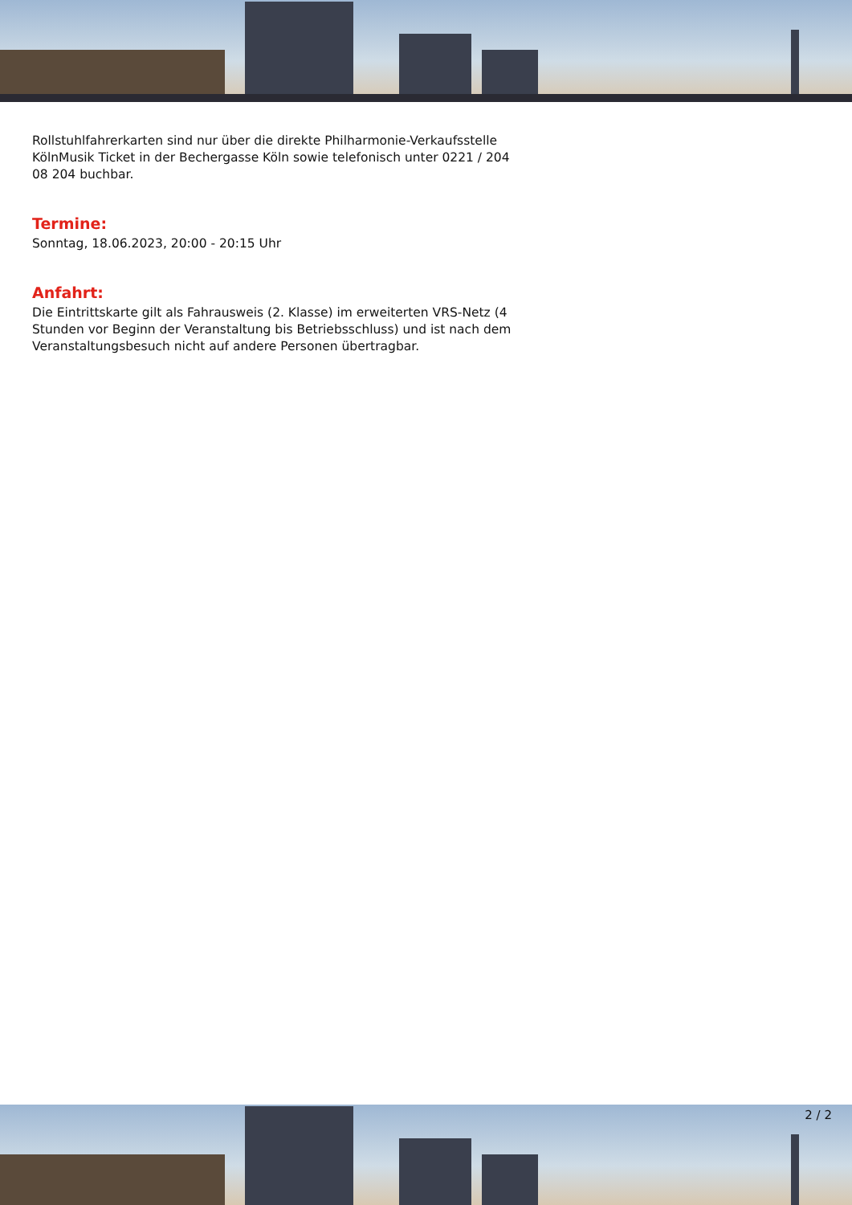Rollstuhlfahrerkarten sind nur über die direkte Philharmonie-Verkaufsstelle KölnMusik Ticket in der Bechergasse Köln sowie telefonisch unter 0221 / 204 08 204 buchbar.
Termine:
Sonntag, 18.06.2023, 20:00 - 20:15 Uhr
Anfahrt:
Die Eintrittskarte gilt als Fahrausweis (2. Klasse) im erweiterten VRS-Netz (4 Stunden vor Beginn der Veranstaltung bis Betriebsschluss) und ist nach dem Veranstaltungsbesuch nicht auf andere Personen übertragbar.
2 / 2